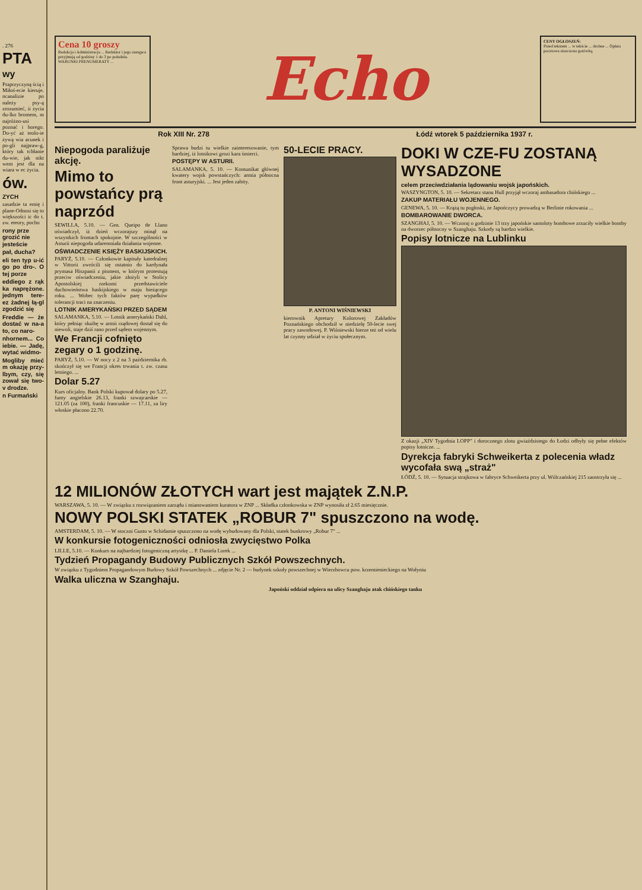. 276
PTA
wy
Praprzyczyną ścią i Miłoś-ecie kieruje. ncanalizie po należy psy-ą zrozumieć, ii życia du-lko bromem, m najróżno-usi poznać i horego. Do-yć aż teolo-ie żywą wia acunek i po-gli najpraw-g, który tak tchłanie du-wie, jak nikt wem jest dla na wiara w ec życia.
ów.
ZYCH
zasadzie ta emię i plane-Odnosi się to większości ic do t. zw. eteory, pocho
rony prze grozić nie jesteście
pał, ducha?
eli ten typ u-ić go po dro-. O tej porze
eddiego z rąk ka naprężone. jednym tere-ez żadnej łą-gl zgodzić się
Freddie — że dostać w na-a to, co naro-
nhornem... Co iebie. — Jadę, wytać widmo-
Mogliby mieć m okazję przy-lbym, czy, się zował się two-v drodze.
n Furmański
Cena 10 groszy
Redakcja i Administracja ... Redaktor i jego zastępca przyjmują od godziny 1 do 3 po południu. WARUNKI PRENUMERATY ...
Echo
CENY OGŁOSZEŃ:
Przed tekstem ... w tekście ... drobne ... Opłata pocztowa uiszczona gotówką.
Rok XIII Nr. 278 Łódź wtorek 5 października 1937 r.
Niepogoda paraliżuje akcję.
Mimo to powstańcy prą naprzód
SEWILLA, 5.10. — Gen. Queipo de Llano oświadczył, iż dzień wczorajszy minął na wszystkich frontach spokojnie. W szczególności w Asturii niepogoda udaremniała działania wojenne.
OŚWIADCZENIE KSIĘŻY BASKIJSKICH.
PARYŻ, 5.10. — Członkowie kapituły katedralnej w Vittorii zwrócili się ostatnio do kardynała prymasa Hiszpanii z pismem, w którym protestują przeciw oświadczeniu, jakie złożyli w Stolicy Apostolskiej rzekomi przedstawiciele duchowieństwa baskijskiego w maju bieżącego roku. ... Wobec tych faktów parę wypadków tolerancji traci na znaczeniu.
LOTNIK AMERYKAŃSKI PRZED SĄDEM
SALAMANKA, 5.10. — Lotnik amerykański Dahl, który pełniąc służbę w armii rządowej dostał się do niewoli, staje dziś rano przed sądem wojennym.
We Francji cofnięto zegary o 1 godzinę.
PARYŻ, 5.10. — W nocy z 2 na 3 października rb. skończył się we Francji okres trwania t. zw. czasu letniego. ...
Dolar 5.27
Kurs oficjalny. Bank Polski kupował dolary po 5.27, funty angielskie 26.13, franki szwajcarskie — 121.05 (za 100), franki francuskie — 17.11, za liry włoskie płacono 22.70.
Sprawa budzi tu wielkie zainteresowanie, tym bardziej, iż lotnikowi grozi kara śmierci.
POSTĘPY W ASTURII.
SALAMANKA, 5. 10. — Komunikat głównej kwatery wojsk powstańczych: armia północna front asturyjski. ... Jest jeden zabity.
50-LECIE PRACY.
P. ANTONI WIŚNIEWSKI
kierownik Apretury Kolorowej Zakładów Poznańskiego obchodził w niedzielę 50-lecie swej pracy zawodowej. P. Wiśniewski bierze też od wielu lat czynny udział w życiu społecznym.
DOKI W CZE-FU ZOSTANĄ WYSADZONE
celem przeciwdziałania lądowaniu wojsk japońskich.
WASZYNGTON, 5. 10. — Sekretarz stanu Hull przyjął wczoraj ambasadora chińskiego ...
ZAKUP MATERIAŁU WOJENNEGO.
GENEWA, 5. 10. — Krążą tu pogłoski, że Japończycy prowadzą w Berlinie rokowania ...
BOMBAROWANIE DWORCA.
SZANGHAJ, 5. 10. — Wczoraj o godzinie 13 trzy japońskie samoloty bombowe zrzuciły wielkie bomby na dworzec północny w Szanghaju. Szkody są bardzo wielkie.
Popisy lotnicze na Lublinku
Z okazji „XIV Tygodnia LOPP" i dorocznego zlotu gwiaździstego do Łodzi odbyły się pełne efektów popisy lotnicze. ...
Dyrekcja fabryki Schweikerta z polecenia władz wycofała swą „straż"
ŁÓDŹ, 5. 10. — Sytuacja strajkowa w fabryce Schweikerta przy ul. Wólczańskiej 215 zaostrzyła się ...
12 MILIONÓW ZŁOTYCH wart jest majątek Z.N.P.
WARSZAWA, 5. 10. — W związku z rozwiązaniem zarządu i mianowaniem kuratora w ZNP ... Składka członkowska w ZNP wynosiła zł 2.65 miesięcznie.
NOWY POLSKI STATEK „ROBUR 7" spuszczono na wodę.
AMSTERDAM, 5. 10. — W stoczni Gusto w Schidamie spuszczono na wodę wybudowany dla Polski, statek bunkrowy „Robur 7" ...
W konkursie fotogeniczności odniosła zwycięstwo Polka
LILLE, 5.10. — Konkurs na najbardziej fotogeniczną artystkę ... P. Daniela Lorek ...
Tydzień Propagandy Budowy Publicznych Szkół Powszechnych.
W związku z Tygodniem Propagandowym Budowy Szkół Powszechnych ... zdjęcie Nr. 2 — budynek szkoły powszechnej w Wierzbowcu pow. krzemienieckiego na Wołyniu
Walka uliczna w Szanghaju.
Japoński oddział odpiera na ulicy Szanghaju atak chińskiego tanku